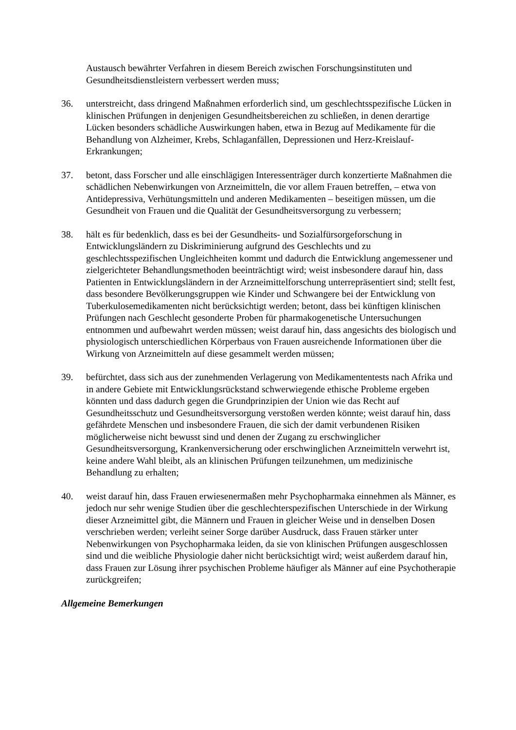Austausch bewährter Verfahren in diesem Bereich zwischen Forschungsinstituten und Gesundheitsdienstleistern verbessert werden muss;
36. unterstreicht, dass dringend Maßnahmen erforderlich sind, um geschlechtsspezifische Lücken in klinischen Prüfungen in denjenigen Gesundheitsbereichen zu schließen, in denen derartige Lücken besonders schädliche Auswirkungen haben, etwa in Bezug auf Medikamente für die Behandlung von Alzheimer, Krebs, Schlaganfällen, Depressionen und Herz-Kreislauf-Erkrankungen;
37. betont, dass Forscher und alle einschlägigen Interessenträger durch konzertierte Maßnahmen die schädlichen Nebenwirkungen von Arzneimitteln, die vor allem Frauen betreffen, – etwa von Antidepressiva, Verhütungsmitteln und anderen Medikamenten – beseitigen müssen, um die Gesundheit von Frauen und die Qualität der Gesundheitsversorgung zu verbessern;
38. hält es für bedenklich, dass es bei der Gesundheits- und Sozialfürsorgeforschung in Entwicklungsländern zu Diskriminierung aufgrund des Geschlechts und zu geschlechtsspezifischen Ungleichheiten kommt und dadurch die Entwicklung angemessener und zielgerichteter Behandlungsmethoden beeinträchtigt wird; weist insbesondere darauf hin, dass Patienten in Entwicklungsländern in der Arzneimittelforschung unterrepräsentiert sind; stellt fest, dass besondere Bevölkerungsgruppen wie Kinder und Schwangere bei der Entwicklung von Tuberkulosemedikamenten nicht berücksichtigt werden; betont, dass bei künftigen klinischen Prüfungen nach Geschlecht gesonderte Proben für pharmakogenetische Untersuchungen entnommen und aufbewahrt werden müssen; weist darauf hin, dass angesichts des biologisch und physiologisch unterschiedlichen Körperbaus von Frauen ausreichende Informationen über die Wirkung von Arzneimitteln auf diese gesammelt werden müssen;
39. befürchtet, dass sich aus der zunehmenden Verlagerung von Medikamententests nach Afrika und in andere Gebiete mit Entwicklungsrückstand schwerwiegende ethische Probleme ergeben könnten und dass dadurch gegen die Grundprinzipien der Union wie das Recht auf Gesundheitsschutz und Gesundheitsversorgung verstoßen werden könnte; weist darauf hin, dass gefährdete Menschen und insbesondere Frauen, die sich der damit verbundenen Risiken möglicherweise nicht bewusst sind und denen der Zugang zu erschwinglicher Gesundheitsversorgung, Krankenversicherung oder erschwinglichen Arzneimitteln verwehrt ist, keine andere Wahl bleibt, als an klinischen Prüfungen teilzunehmen, um medizinische Behandlung zu erhalten;
40. weist darauf hin, dass Frauen erwiesenermaßen mehr Psychopharmaka einnehmen als Männer, es jedoch nur sehr wenige Studien über die geschlechterspezifischen Unterschiede in der Wirkung dieser Arzneimittel gibt, die Männern und Frauen in gleicher Weise und in denselben Dosen verschrieben werden; verleiht seiner Sorge darüber Ausdruck, dass Frauen stärker unter Nebenwirkungen von Psychopharmaka leiden, da sie von klinischen Prüfungen ausgeschlossen sind und die weibliche Physiologie daher nicht berücksichtigt wird; weist außerdem darauf hin, dass Frauen zur Lösung ihrer psychischen Probleme häufiger als Männer auf eine Psychotherapie zurückgreifen;
Allgemeine Bemerkungen